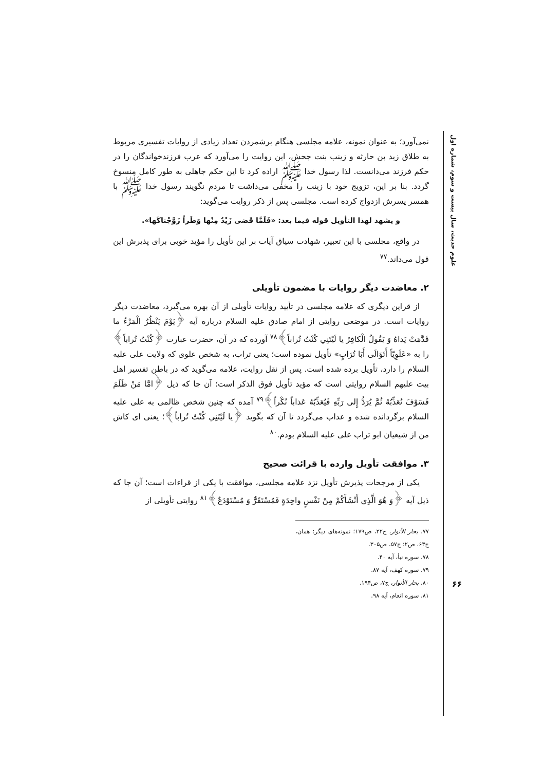علوم حدیث، سال بیست و سوم، شماره اول
۶۶
نمی‌آورد؛ به عنوان نمونه، علامه مجلسی هنگام برشمردن تعداد زیادی از روایات تفسیری مربوط به طلاق زید بن حارثه و زینب بنت جحش، این روایت را می‌آورد که عرب فرزندخواندگان را در حکم فرزند می‌دانست. لذا رسول خدا ﷺ اراده کرد تا این حکم جاهلی به طور کامل منسوخ گردد. بنا بر این، تزویج خود با زینب را مخفی می‌داشت تا مردم نگویند رسول خدا ﷺ با همسر پسرش ازدواج کرده است. مجلسی پس از ذکر روایت می‌گوید:
و يشهد لهذا التأويل قوله فيما بعد: «فَلَمَّا قَضى زَيْدٌ مِنْها وَطَراً زَوَّجْناكَها».
در واقع، مجلسی با این تعبیر، شهادت سیاق آیات بر این تأویل را مؤید خوبی برای پذیرش این قول می‌داند.<sup>۷۷</sup>
۲. معاضدت دیگر روایات با مضمون تأویلی
از قراین دیگری که علامه مجلسی در تأیید روایات تأویلی از آن بهره می‌گیرد، معاضدت دیگر روایات است. در موضعی روایتی از امام صادق علیه السلام درباره آیه ﴿يَوْمَ يَنْظُرُ الْمَرْءُ ما قَدَّمَتْ يَداهُ وَ يَقُولُ الْكافِرُ يا لَيْتَنِي كُنْتُ تُراباً﴾<sup>۷۸</sup> آورده که در آن، حضرت عبارت ﴿كُنْتُ تُراباً﴾ را به «عَلَوِيّاً أَتَوَالَى أَبَا تُرَابٍ» تأویل نموده است؛ یعنی تراب، به شخص علوی که ولایت علی علیه السلام را دارد، تأویل برده شده است. پس از نقل روایت، علامه می‌گوید که در باطن تفسیر اهل بیت علیهم السلام روایتی است که مؤید تأویل فوق الذکر است؛ آن جا که ذیل ﴿امَّا مَنْ ظَلَمَ فَسَوْفَ نُعَذِّبُهُ ثُمَّ يُرَدُّ إِلى رَبِّهِ فَيُعَذِّبُهُ عَذاباً نُكْراً﴾<sup>۷۹</sup> آمده که چنین شخص ظالمی به علی علیه السلام برگردانده شده و عذاب می‌گردد تا آن که بگوید ﴿يا لَيْتَنِي كُنْتُ تُراباً﴾؛ یعنی ای کاش من از شیعیان ابو تراب علی علیه السلام بودم.<sup>۸۰</sup>
۳. موافقت تأویل وارده با قرائت صحیح
یکی از مرجحات پذیرش تأویل نزد علامه مجلسی، موافقت با یکی از قراءات است؛ آن جا که ذیل آیه ﴿وَ هُوَ الَّذِي أَنْشَأَكُمْ مِنْ نَفْسٍ واحِدَةٍ فَمُسْتَقَرٌّ وَ مُسْتَوْدَعٌ﴾<sup>۸۱</sup> روایتی تأویلی از
۷۷. بحار الأنوار، ج۲۲، ص۱۷۹؛ نمونه‌های دیگر: همان، ج۶۳، ص۲؛ ج۵۷، ص۳۰۵.
۷۸. سوره نبأ، آیه ۴۰.
۷۹. سوره کهف، آیه ۸۷.
۸۰. بحار الأنوار، ج۷، ص۱۹۴.
۸۱. سوره انعام، آیه ۹۸.